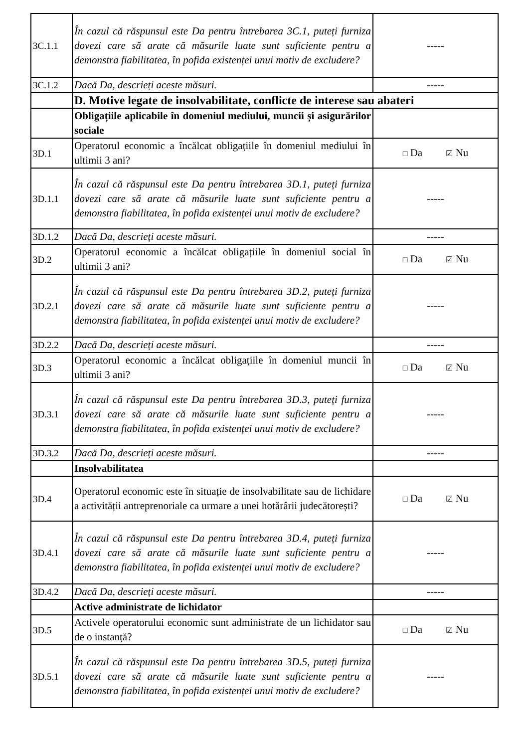| 3C.1.1 | În cazul că răspunsul este Da pentru întrebarea 3C.1, puteți furniza dovezi care să arate că măsurile luate sunt suficiente pentru a demonstra fiabilitatea, în pofida existenței unui motiv de excludere? | ----- |
| 3C.1.2 | Dacă Da, descrieți aceste măsuri. | ----- |
| | D. Motive legate de insolvabilitate, conflicte de interese sau abateri | |
| | Obligațiile aplicabile în domeniul mediului, muncii și asigurărilor sociale | |
| 3D.1 | Operatorul economic a încălcat obligațiile în domeniul mediului în ultimii 3 ani? | □ Da ☑ Nu |
| 3D.1.1 | În cazul că răspunsul este Da pentru întrebarea 3D.1, puteți furniza dovezi care să arate că măsurile luate sunt suficiente pentru a demonstra fiabilitatea, în pofida existenței unui motiv de excludere? | ----- |
| 3D.1.2 | Dacă Da, descrieți aceste măsuri. | ----- |
| 3D.2 | Operatorul economic a încălcat obligațiile în domeniul social în ultimii 3 ani? | □ Da ☑ Nu |
| 3D.2.1 | În cazul că răspunsul este Da pentru întrebarea 3D.2, puteți furniza dovezi care să arate că măsurile luate sunt suficiente pentru a demonstra fiabilitatea, în pofida existenței unui motiv de excludere? | ----- |
| 3D.2.2 | Dacă Da, descrieți aceste măsuri. | ----- |
| 3D.3 | Operatorul economic a încălcat obligațiile în domeniul muncii în ultimii 3 ani? | □ Da ☑ Nu |
| 3D.3.1 | În cazul că răspunsul este Da pentru întrebarea 3D.3, puteți furniza dovezi care să arate că măsurile luate sunt suficiente pentru a demonstra fiabilitatea, în pofida existenței unui motiv de excludere? | ----- |
| 3D.3.2 | Dacă Da, descrieți aceste măsuri. | ----- |
| | Insolvabilitatea | |
| 3D.4 | Operatorul economic este în situație de insolvabilitate sau de lichidare a activității antreprenoriale ca urmare a unei hotărârii judecătorești? | □ Da ☑ Nu |
| 3D.4.1 | În cazul că răspunsul este Da pentru întrebarea 3D.4, puteți furniza dovezi care să arate că măsurile luate sunt suficiente pentru a demonstra fiabilitatea, în pofida existenței unui motiv de excludere? | ----- |
| 3D.4.2 | Dacă Da, descrieți aceste măsuri. | ----- |
| | Active administrate de lichidator | |
| 3D.5 | Activele operatorului economic sunt administrate de un lichidator sau de o instanță? | □ Da ☑ Nu |
| 3D.5.1 | În cazul că răspunsul este Da pentru întrebarea 3D.5, puteți furniza dovezi care să arate că măsurile luate sunt suficiente pentru a demonstra fiabilitatea, în pofida existenței unui motiv de excludere? | ----- |